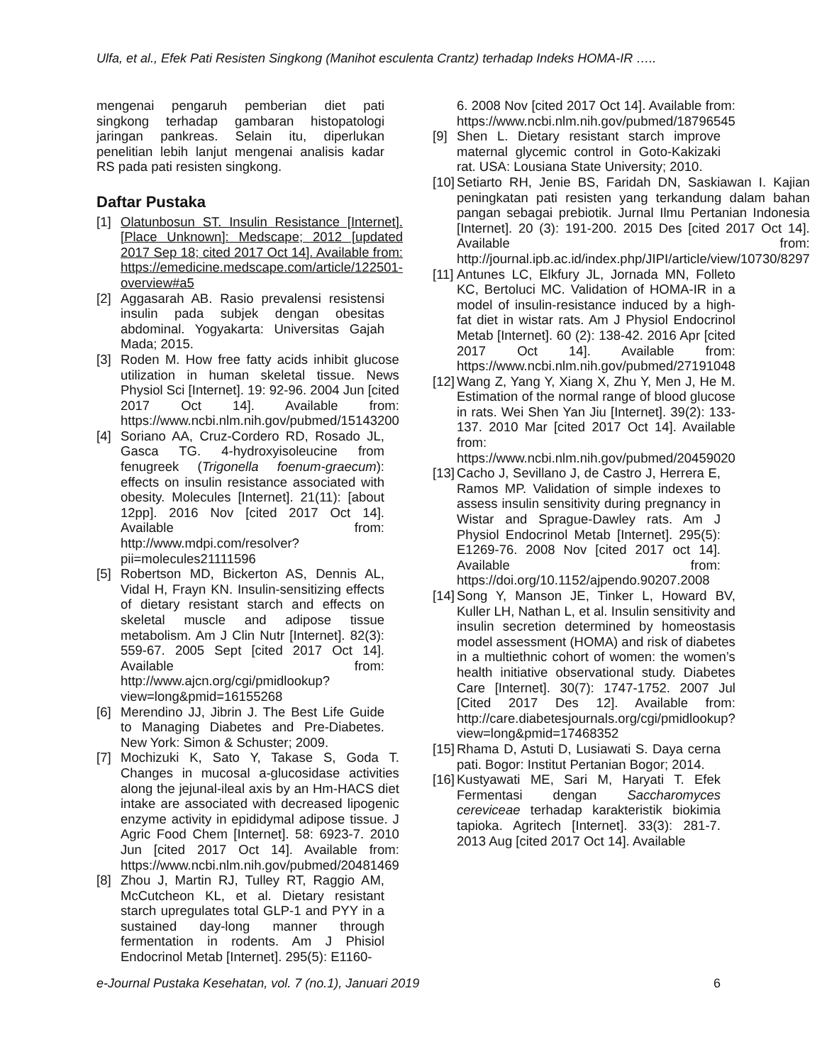Ulfa, et al., Efek Pati Resisten Singkong (Manihot esculenta Crantz) terhadap Indeks HOMA-IR …..
mengenai pengaruh pemberian diet pati singkong terhadap gambaran histopatologi jaringan pankreas. Selain itu, diperlukan penelitian lebih lanjut mengenai analisis kadar RS pada pati resisten singkong.
Daftar Pustaka
[1] Olatunbosun ST. Insulin Resistance [Internet]. [Place Unknown]: Medscape; 2012 [updated 2017 Sep 18; cited 2017 Oct 14]. Available from: https://emedicine.medscape.com/article/122501-overview#a5
[2] Aggasarah AB. Rasio prevalensi resistensi insulin pada subjek dengan obesitas abdominal. Yogyakarta: Universitas Gajah Mada; 2015.
[3] Roden M. How free fatty acids inhibit glucose utilization in human skeletal tissue. News Physiol Sci [Internet]. 19: 92-96. 2004 Jun [cited 2017 Oct 14]. Available from: https://www.ncbi.nlm.nih.gov/pubmed/15143200
[4] Soriano AA, Cruz-Cordero RD, Rosado JL, Gasca TG. 4-hydroxyisoleucine from fenugreek (Trigonella foenum-graecum): effects on insulin resistance associated with obesity. Molecules [Internet]. 21(11): [about 12pp]. 2016 Nov [cited 2017 Oct 14]. Available from: http://www.mdpi.com/resolver?pii=molecules21111596
[5] Robertson MD, Bickerton AS, Dennis AL, Vidal H, Frayn KN. Insulin-sensitizing effects of dietary resistant starch and effects on skeletal muscle and adipose tissue metabolism. Am J Clin Nutr [Internet]. 82(3): 559-67. 2005 Sept [cited 2017 Oct 14]. Available from: http://www.ajcn.org/cgi/pmidlookup?view=long&pmid=16155268
[6] Merendino JJ, Jibrin J. The Best Life Guide to Managing Diabetes and Pre-Diabetes. New York: Simon & Schuster; 2009.
[7] Mochizuki K, Sato Y, Takase S, Goda T. Changes in mucosal a-glucosidase activities along the jejunal-ileal axis by an Hm-HACS diet intake are associated with decreased lipogenic enzyme activity in epididymal adipose tissue. J Agric Food Chem [Internet]. 58: 6923-7. 2010 Jun [cited 2017 Oct 14]. Available from: https://www.ncbi.nlm.nih.gov/pubmed/20481469
[8] Zhou J, Martin RJ, Tulley RT, Raggio AM, McCutcheon KL, et al. Dietary resistant starch upregulates total GLP-1 and PYY in a sustained day-long manner through fermentation in rodents. Am J Phisiol Endocrinol Metab [Internet]. 295(5): E1160-
6. 2008 Nov [cited 2017 Oct 14]. Available from: https://www.ncbi.nlm.nih.gov/pubmed/18796545
[9] Shen L. Dietary resistant starch improve maternal glycemic control in Goto-Kakizaki rat. USA: Lousiana State University; 2010.
[10] Setiarto RH, Jenie BS, Faridah DN, Saskiawan I. Kajian peningkatan pati resisten yang terkandung dalam bahan pangan sebagai prebiotik. Jurnal Ilmu Pertanian Indonesia [Internet]. 20 (3): 191-200. 2015 Des [cited 2017 Oct 14]. Available from: http://journal.ipb.ac.id/index.php/JIPI/article/view/10730/8297
[11] Antunes LC, Elkfury JL, Jornada MN, Folleto KC, Bertoluci MC. Validation of HOMA-IR in a model of insulin-resistance induced by a high-fat diet in wistar rats. Am J Physiol Endocrinol Metab [Internet]. 60 (2): 138-42. 2016 Apr [cited 2017 Oct 14]. Available from: https://www.ncbi.nlm.nih.gov/pubmed/27191048
[12] Wang Z, Yang Y, Xiang X, Zhu Y, Men J, He M. Estimation of the normal range of blood glucose in rats. Wei Shen Yan Jiu [Internet]. 39(2): 133-137. 2010 Mar [cited 2017 Oct 14]. Available from: https://www.ncbi.nlm.nih.gov/pubmed/20459020
[13] Cacho J, Sevillano J, de Castro J, Herrera E, Ramos MP. Validation of simple indexes to assess insulin sensitivity during pregnancy in Wistar and Sprague-Dawley rats. Am J Physiol Endocrinol Metab [Internet]. 295(5): E1269-76. 2008 Nov [cited 2017 oct 14]. Available from: https://doi.org/10.1152/ajpendo.90207.2008
[14] Song Y, Manson JE, Tinker L, Howard BV, Kuller LH, Nathan L, et al. Insulin sensitivity and insulin secretion determined by homeostasis model assessment (HOMA) and risk of diabetes in a multiethnic cohort of women: the women’s health initiative observational study. Diabetes Care [Internet]. 30(7): 1747-1752. 2007 Jul [Cited 2017 Des 12]. Available from: http://care.diabetesjournals.org/cgi/pmidlookup?view=long&pmid=17468352
[15] Rhama D, Astuti D, Lusiawati S. Daya cerna pati. Bogor: Institut Pertanian Bogor; 2014.
[16] Kustyawati ME, Sari M, Haryati T. Efek Fermentasi dengan Saccharomyces cereviceae terhadap karakteristik biokimia tapioka. Agritech [Internet]. 33(3): 281-7. 2013 Aug [cited 2017 Oct 14]. Available
e-Journal Pustaka Kesehatan, vol. 7 (no.1), Januari 2019 6